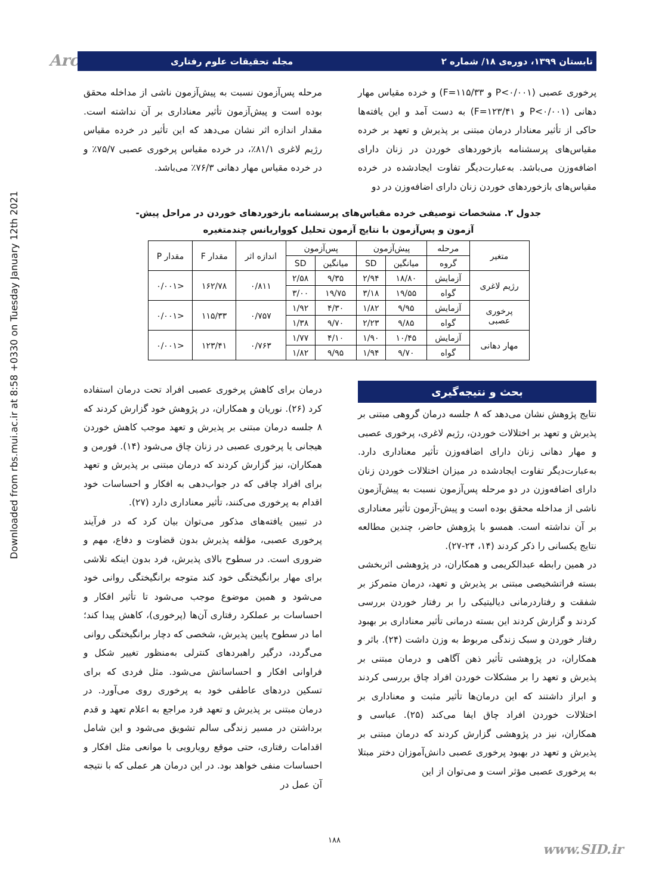Downloaded from rbs.mui.ac.ir at 8:58 +0330 on Tuesday January 12th 2021
Arch تابستان ۱۳۹۹، دوره‌ی ۱۸/ شماره ۲ مجله تحقیقات علوم رفتاری
پرخوری عصبی (P<۰/۰۰۱ و F=۱۱۵/۳۳) و خرده مقیاس مهار دهانی (P<۰/۰۰۱ و F=۱۲۳/۴۱) به دست آمد و این یافته‌ها حاکی از تأثیر معنادار درمان مبتنی بر پذیرش و تعهد بر خرده مقیاس‌های پرسشنامه بازخوردهای خوردن در زنان دارای اضافه‌وزن می‌باشد. به‌عبارت‌دیگر تفاوت ایجادشده در خرده مقیاس‌های بازخوردهای خوردن زنان دارای اضافه‌وزن در دو
مرحله پس‌آزمون نسبت به پیش‌آزمون ناشی از مداخله محقق بوده است و پیش‌آزمون تأثیر معناداری بر آن نداشته است. مقدار اندازه اثر نشان می‌دهد که این تأثیر در خرده مقیاس رژیم لاغری ۸۱/۱٪، در خرده مقیاس پرخوری عصبی ۷۵/۷٪ و در خرده مقیاس مهار دهانی ۷۶/۳٪ می‌باشد.
جدول ۲. مشخصات توصیفی خرده مقیاس‌های پرسشنامه بازخوردهای خوردن در مراحل پیش-
آزمون و پس‌آزمون با نتایج آزمون تحلیل کوواریانس چندمتغیره
| متغیر | مرحله | پیش‌آزمون | | پس‌آزمون | | اندازه اثر | مقدار F | مقدار P |
| --- | --- | --- | --- | --- | --- | --- | --- | --- |
| | گروه | میانگین | SD | میانگین | SD | | | |
| رژیم لاغری | آزمایش | ۱۸/۸۰ | ۲/۹۴ | ۹/۳۵ | ۲/۵۸ | ۰/۸۱۱ | ۱۶۲/۷۸ | <۰/۰۰۱ |
| | گواه | ۱۹/۵۵ | ۳/۱۸ | ۱۹/۷۵ | ۳/۰۰ | | | |
| پرخوری عصبی | آزمایش | ۹/۹۵ | ۱/۸۲ | ۴/۳۰ | ۱/۹۲ | ۰/۷۵۷ | ۱۱۵/۳۳ | <۰/۰۰۱ |
| | گواه | ۹/۸۵ | ۲/۲۳ | ۹/۷۰ | ۱/۳۸ | | | |
| مهار دهانی | آزمایش | ۱۰/۴۵ | ۱/۹۰ | ۴/۱۰ | ۱/۷۷ | ۰/۷۶۳ | ۱۲۳/۴۱ | <۰/۰۰۱ |
| | گواه | ۹/۷۰ | ۱/۹۴ | ۹/۹۵ | ۱/۸۲ | | | |
بحث و نتیجه‌گیری
نتایج پژوهش نشان می‌دهد که ۸ جلسه درمان گروهی مبتنی بر پذیرش و تعهد بر اختلالات خوردن، رژیم لاغری، پرخوری عصبی و مهار دهانی زنان دارای اضافه‌وزن تأثیر معناداری دارد. به‌عبارت‌دیگر تفاوت ایجادشده در میزان اختلالات خوردن زنان دارای اضافه‌وزن در دو مرحله پس‌آزمون نسبت به پیش‌آزمون ناشی از مداخله محقق بوده است و پیش-آزمون تأثیر معناداری بر آن نداشته است. همسو با پژوهش حاضر، چندین مطالعه نتایج یکسانی را ذکر کردند (۱۴، ۲۴-۲۷).
در همین رابطه عبدالکریمی و همکاران، در پژوهشی اثربخشی بسته فراتشخیصی مبتنی بر پذیرش و تعهد، درمان متمرکز بر شفقت و رفتاردرمانی دیالیتیکی را بر رفتار خوردن بررسی کردند و گزارش کردند این بسته درمانی تأثیر معناداری بر بهبود رفتار خوردن و سبک زندگی مربوط به وزن داشت (۲۴). باثر و همکاران، در پژوهشی تأثیر ذهن آگاهی و درمان مبتنی بر پذیرش و تعهد را بر مشکلات خوردن افراد چاق بررسی کردند و ابراز داشتند که این درمان‌ها تأثیر مثبت و معناداری بر اختلالات خوردن افراد چاق ایفا می‌کند (۲۵). عباسی و همکاران، نیز در پژوهشی گزارش کردند که درمان مبتنی بر پذیرش و تعهد در بهبود پرخوری عصبی دانش‌آموزان دختر مبتلا به پرخوری عصبی مؤثر است و می‌توان از این
درمان برای کاهش پرخوری عصبی افراد تحت درمان استفاده کرد (۲۶). نوریان و همکاران، در پژوهش خود گزارش کردند که ۸ جلسه درمان مبتنی بر پذیرش و تعهد موجب کاهش خوردن هیجانی یا پرخوری عصبی در زنان چاق می‌شود (۱۴). فورمن و همکاران، نیز گزارش کردند که درمان مبتنی بر پذیرش و تعهد برای افراد چاقی که در جواب‌دهی به افکار و احساسات خود اقدام به پرخوری می‌کنند، تأثیر معناداری دارد (۲۷).
در تبیین یافته‌های مذکور می‌توان بیان کرد که در فرآیند پرخوری عصبی، مؤلفه پذیرش بدون قضاوت و دفاع، مهم و ضروری است. در سطوح بالای پذیرش، فرد بدون اینکه تلاشی برای مهار برانگیختگی خود کند متوجه برانگیختگی روانی خود می‌شود و همین موضوع موجب می‌شود تا تأثیر افکار و احساسات بر عملکرد رفتاری آن‌ها (پرخوری)، کاهش پیدا کند؛ اما در سطوح پایین پذیرش، شخصی که دچار برانگیختگی روانی می‌گردد، درگیر راهبردهای کنترلی به‌منظور تغییر شکل و فراوانی افکار و احساساتش می‌شود. مثل فردی که برای تسکین دردهای عاطفی خود به پرخوری روی می‌آورد. در درمان مبتنی بر پذیرش و تعهد فرد مراجع به اعلام تعهد و قدم برداشتن در مسیر زندگی سالم تشویق می‌شود و این شامل اقدامات رفتاری، حتی موقع رویارویی با موانعی مثل افکار و احساسات منفی خواهد بود. در این درمان هر عملی که با نتیجه آن عمل در
۱۸۸
www.SID.ir